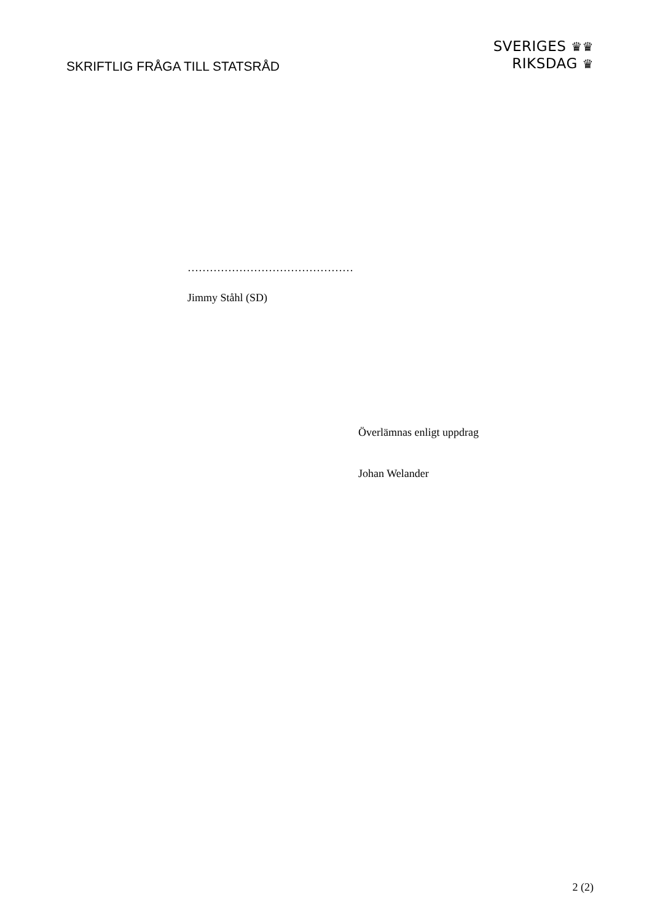SKRIFTLIG FRÅGA TILL STATSRÅD
SVERIGES ♛♛
RIKSDAG ♛
………………………………………
Jimmy Ståhl (SD)
Överlämnas enligt uppdrag
Johan Welander
2 (2)